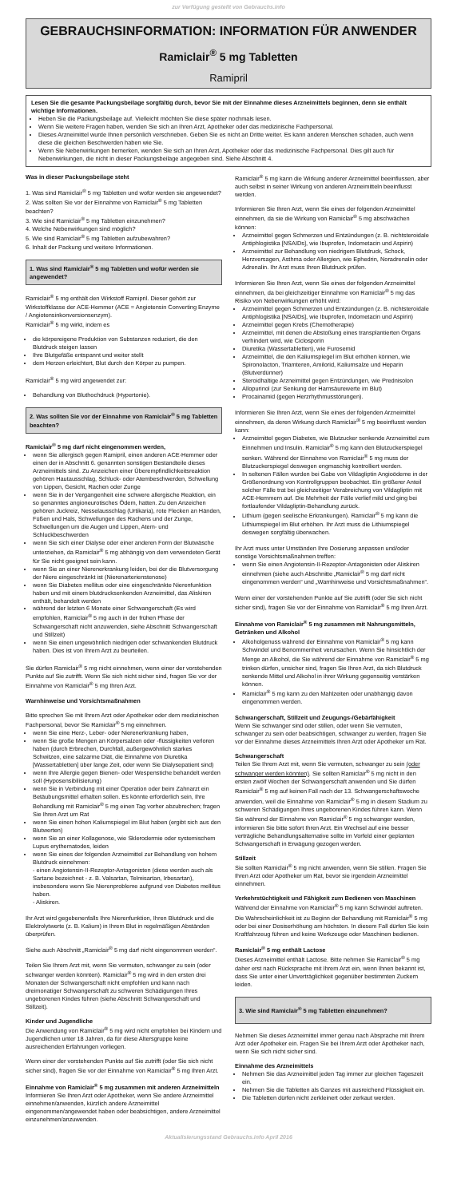zur Verfügung gestellt von Gebrauchs.info
GEBRAUCHSINFORMATION: INFORMATION FÜR ANWENDER
Ramiclair<sup>®</sup> 5 mg Tabletten
Ramipril
Lesen Sie die gesamte Packungsbeilage sorgfältig durch, bevor Sie mit der Einnahme dieses Arzneimittels beginnen, denn sie enthält wichtige Informationen.
Heben Sie die Packungsbeilage auf. Vielleicht möchten Sie diese später nochmals lesen.
Wenn Sie weitere Fragen haben, wenden Sie sich an Ihren Arzt, Apotheker oder das medizinische Fachpersonal.
Dieses Arzneimittel wurde Ihnen persönlich verschrieben. Geben Sie es nicht an Dritte weiter. Es kann anderen Menschen schaden, auch wenn diese die gleichen Beschwerden haben wie Sie.
Wenn Sie Nebenwirkungen bemerken, wenden Sie sich an Ihren Arzt, Apotheker oder das medizinische Fachpersonal. Dies gilt auch für Nebenwirkungen, die nicht in dieser Packungsbeilage angegeben sind. Siehe Abschnitt 4.
Was in dieser Packungsbeilage steht
1. Was sind Ramiclair<sup>®</sup> 5 mg Tabletten und wofür werden sie angewendet?
2. Was sollten Sie vor der Einnahme von Ramiclair<sup>®</sup> 5 mg Tabletten beachten?
3. Wie sind Ramiclair<sup>®</sup> 5 mg Tabletten einzunehmen?
4. Welche Nebenwirkungen sind möglich?
5. Wie sind Ramiclair<sup>®</sup> 5 mg Tabletten aufzubewahren?
6. Inhalt der Packung und weitere Informationen.
1. Was sind Ramiclair<sup>®</sup> 5 mg Tabletten und wofür werden sie angewendet?
Ramiclair<sup>®</sup> 5 mg enthält den Wirkstoff Ramipril. Dieser gehört zur Wirkstoffklasse der ACE-Hemmer (ACE = Angiotensin Converting Enzyme / Angiotensinkonversionsenzym).
Ramiclair<sup>®</sup> 5 mg wirkt, indem es
die körpereigene Produktion von Substanzen reduziert, die den Blutdruck steigen lassen
Ihre Blutgefäße entspannt und weiter stellt
dem Herzen erleichtert, Blut durch den Körper zu pumpen.
Ramiclair<sup>®</sup> 5 mg wird angewendet zur:
Behandlung von Bluthochdruck (Hypertonie).
2. Was sollten Sie vor der Einnahme von Ramiclair<sup>®</sup> 5 mg Tabletten beachten?
Ramiclair<sup>®</sup> 5 mg darf nicht eingenommen werden,
wenn Sie allergisch gegen Ramipril, einen anderen ACE-Hemmer oder einen der in Abschnitt 6. genannten sonstigen Bestandteile dieses Arzneimittels sind. Zu Anzeichen einer Überempfindlichkeitsreaktion gehören Hautausschlag, Schluck- oder Atembeschwerden, Schwellung von Lippen, Gesicht, Rachen oder Zunge
wenn Sie in der Vergangenheit eine schwere allergische Reaktion, ein so genanntes angioneurotisches Ödem, hatten. Zu den Anzeichen gehören Juckreiz, Nesselausschlag (Urtikaria), rote Flecken an Händen, Füßen und Hals, Schwellungen des Rachens und der Zunge, Schwellungen um die Augen und Lippen, Atem- und Schluckbeschwerden
wenn Sie sich einer Dialyse oder einer anderen Form der Blutwäsche unterziehen, da Ramiclair<sup>®</sup> 5 mg abhängig von dem verwendeten Gerät für Sie nicht geeignet sein kann.
wenn Sie an einer Nierenerkrankung leiden, bei der die Blutversorgung der Niere eingeschränkt ist (Nierenarterienstenose)
wenn Sie Diabetes mellitus oder eine eingeschränkte Nierenfunktion haben und mit einem blutdrucksenkenden Arzneimittel, das Aliskiren enthält, behandelt werden
während der letzten 6 Monate einer Schwangerschaft (Es wird empfohlen, Ramiclair<sup>®</sup> 5 mg auch in der frühen Phase der Schwangerschaft nicht anzuwenden, siehe Abschnitt Schwangerschaft und Stillzeit)
wenn Sie einen ungewöhnlich niedrigen oder schwankenden Blutdruck haben. Dies ist von Ihrem Arzt zu beurteilen.
Sie dürfen Ramiclair<sup>®</sup> 5 mg nicht einnehmen, wenn einer der vorstehenden Punkte auf Sie zutrifft. Wenn Sie sich nicht sicher sind, fragen Sie vor der Einnahme von Ramiclair<sup>®</sup> 5 mg Ihren Arzt.
Warnhinweise und Vorsichtsmaßnahmen
Bitte sprechen Sie mit Ihrem Arzt oder Apotheker oder dem medizinischen Fachpersonal, bevor Sie Ramiclair<sup>®</sup> 5 mg einnehmen.
wenn Sie eine Herz-, Leber- oder Nierenerkrankung haben,
wenn Sie große Mengen an Körpersalzen oder -flüssigkeiten verloren haben (durch Erbrechen, Durchfall, außergewöhnlich starkes Schwitzen, eine salzarme Diät, die Einnahme von Diuretika [Wassertabletten] über lange Zeit, oder wenn Sie Dialysepatient sind)
wenn Ihre Allergie gegen Bienen- oder Wespenstiche behandelt werden soll (Hyposensibilisierung)
wenn Sie in Verbindung mit einer Operation oder beim Zahnarzt ein Betäubungsmittel erhalten sollen. Es könnte erforderlich sein, Ihre Behandlung mit Ramiclair<sup>®</sup> 5 mg einen Tag vorher abzubrechen; fragen Sie Ihren Arzt um Rat
wenn Sie einen hohen Kaliumspiegel im Blut haben (ergibt sich aus den Blutwerten)
wenn Sie an einer Kollagenose, wie Sklerodermie oder systemischem Lupus erythematodes, leiden
wenn Sie eines der folgenden Arzneimittel zur Behandlung von hohem Blutdruck einnehmen:
- einen Angiotensin-II-Rezeptor-Antagonisten (diese werden auch als Sartane bezeichnet - z. B. Valsartan, Telmisartan, Irbesartan), insbesondere wenn Sie Nierenprobleme aufgrund von Diabetes mellitus haben.
- Aliskiren.
Ihr Arzt wird gegebenenfalls Ihre Nierenfunktion, Ihren Blutdruck und die Elektrolytwerte (z. B. Kalium) in Ihrem Blut in regelmäßigen Abständen überprüfen.
Siehe auch Abschnitt „Ramiclair<sup>®</sup> 5 mg darf nicht eingenommen werden“.
Teilen Sie Ihrem Arzt mit, wenn Sie vermuten, schwanger zu sein (oder schwanger werden könnten). Ramiclair<sup>®</sup> 5 mg wird in den ersten drei Monaten der Schwangerschaft nicht empfohlen und kann nach dreimonatiger Schwangerschaft zu schweren Schädigungen Ihres ungeborenen Kindes führen (siehe Abschnitt Schwangerschaft und Stillzeit).
Kinder und Jugendliche
Die Anwendung von Ramiclair<sup>®</sup> 5 mg wird nicht empfohlen bei Kindern und Jugendlichen unter 18 Jahren, da für diese Altersgruppe keine ausreichenden Erfahrungen vorliegen.
Wenn einer der vorstehenden Punkte auf Sie zutrifft (oder Sie sich nicht sicher sind), fragen Sie vor der Einnahme von Ramiclair<sup>®</sup> 5 mg Ihren Arzt.
Einnahme von Ramiclair<sup>®</sup> 5 mg zusammen mit anderen Arzneimitteln
Informieren Sie Ihren Arzt oder Apotheker, wenn Sie andere Arzneimittel einnehmen/anwenden, kürzlich andere Arzneimittel eingenommen/angewendet haben oder beabsichtigen, andere Arzneimittel einzunehmen/anzuwenden.
Ramiclair<sup>®</sup> 5 mg kann die Wirkung anderer Arzneimittel beeinflussen, aber auch selbst in seiner Wirkung von anderen Arzneimitteln beeinflusst werden.
Informieren Sie Ihren Arzt, wenn Sie eines der folgenden Arzneimittel einnehmen, da sie die Wirkung von Ramiclair<sup>®</sup> 5 mg abschwächen können:
Arzneimittel gegen Schmerzen und Entzündungen (z. B. nichtsteroidale Antiphlogistika [NSAIDs], wie Ibuprofen, Indometacin und Aspirin)
Arzneimittel zur Behandlung von niedrigem Blutdruck, Schock, Herzversagen, Asthma oder Allergien, wie Ephedrin, Noradrenalin oder Adrenalin. Ihr Arzt muss Ihren Blutdruck prüfen.
Informieren Sie Ihren Arzt, wenn Sie eines der folgenden Arzneimittel einnehmen, da bei gleichzeitiger Einnahme von Ramiclair<sup>®</sup> 5 mg das Risiko von Nebenwirkungen erhöht wird:
Arzneimittel gegen Schmerzen und Entzündungen (z. B. nichtsteroidale Antiphlogistika [NSAIDs], wie Ibuprofen, Indometacin und Aspirin)
Arzneimittel gegen Krebs (Chemotherapie)
Arzneimittel, mit denen die Abstoßung eines transplantierten Organs verhindert wird, wie Ciclosporin
Diuretika (Wassertabletten), wie Furosemid
Arzneimittel, die den Kaliumspiegel im Blut erhöhen können, wie Spironolacton, Triamteren, Amilorid, Kaliumsalze und Heparin (Blutverdünner)
Steroidhaltige Arzneimittel gegen Entzündungen, wie Prednisolon
Allopurinol (zur Senkung der Harnsäurewerte im Blut)
Procainamid (gegen Herzrhythmusstörungen).
Informieren Sie Ihren Arzt, wenn Sie eines der folgenden Arzneimittel einnehmen, da deren Wirkung durch Ramiclair<sup>®</sup> 5 mg beeinflusst werden kann:
Arzneimittel gegen Diabetes, wie Blutzucker senkende Arzneimittel zum Einnehmen und Insulin. Ramiclair<sup>®</sup> 5 mg kann den Blutzuckerspiegel senken. Während der Einnahme von Ramiclair<sup>®</sup> 5 mg muss der Blutzuckerspiegel deswegen engmaschig kontrolliert werden.
In seltenen Fällen wurden bei Gabe von Vildagliptin Angioödeme in der Größenordnung von Kontrollgruppen beobachtet. Ein größerer Anteil solcher Fälle trat bei gleichzeitiger Verabreichung von Vildagliptin mit ACE-Hemmern auf. Die Mehrheit der Fälle verlief mild und ging bei fortlaufender Vildagliptin-Behandlung zurück.
Lithium (gegen seelische Erkrankungen). Ramiclair<sup>®</sup> 5 mg kann die Lithiumspiegel im Blut erhöhen. Ihr Arzt muss die Lithiumspiegel deswegen sorgfältig überwachen.
Ihr Arzt muss unter Umständen Ihre Dosierung anpassen und/oder sonstige Vorsichtsmaßnahmen treffen:
wenn Sie einen Angiotensin-II-Rezeptor-Antagonisten oder Aliskiren einnehmen (siehe auch Abschnitte „Ramiclair<sup>®</sup> 5 mg darf nicht eingenommen werden“ und „Warnhinweise und Vorsichtsmaßnahmen“.
Wenn einer der vorstehenden Punkte auf Sie zutrifft (oder Sie sich nicht sicher sind), fragen Sie vor der Einnahme von Ramiclair<sup>®</sup> 5 mg Ihren Arzt.
Einnahme von Ramiclair<sup>®</sup> 5 mg zusammen mit Nahrungsmitteln, Getränken und Alkohol
Alkoholgenuss während der Einnahme von Ramiclair<sup>®</sup> 5 mg kann Schwindel und Benommenheit verursachen. Wenn Sie hinsichtlich der Menge an Alkohol, die Sie während der Einnahme von Ramiclair<sup>®</sup> 5 mg trinken dürfen, unsicher sind, fragen Sie Ihren Arzt, da sich Blutdruck senkende Mittel und Alkohol in ihrer Wirkung gegenseitig verstärken können.
Ramiclair<sup>®</sup> 5 mg kann zu den Mahlzeiten oder unabhängig davon eingenommen werden.
Schwangerschaft, Stillzeit und Zeugungs-/Gebärfähigkeit
Wenn Sie schwanger sind oder stillen, oder wenn Sie vermuten, schwanger zu sein oder beabsichtigen, schwanger zu werden, fragen Sie vor der Einnahme dieses Arzneimittels Ihren Arzt oder Apotheker um Rat.
Schwangerschaft
Teilen Sie Ihrem Arzt mit, wenn Sie vermuten, schwanger zu sein (oder schwanger werden könnten). Sie sollten Ramiclair<sup>®</sup> 5 mg nicht in den ersten zwölf Wochen der Schwangerschaft anwenden und Sie dürfen Ramiclair<sup>®</sup> 5 mg auf keinen Fall nach der 13. Schwangerschaftswoche anwenden, weil die Einnahme von Ramiclair<sup>®</sup> 5 mg in diesem Stadium zu schweren Schädigungen Ihres ungeborenen Kindes führen kann. Wenn Sie während der Einnahme von Ramiclair<sup>®</sup> 5 mg schwanger werden, informieren Sie bitte sofort Ihren Arzt. Ein Wechsel auf eine besser verträgliche Behandlungsalternative sollte im Vorfeld einer geplanten Schwangerschaft in Erwägung gezogen werden.
Stillzeit
Sie sollten Ramiclair<sup>®</sup> 5 mg nicht anwenden, wenn Sie stillen. Fragen Sie Ihren Arzt oder Apotheker um Rat, bevor sie irgendein Arzneimittel einnehmen.
Verkehrstüchtigkeit und Fähigkeit zum Bedienen von Maschinen
Während der Einnahme von Ramiclair<sup>®</sup> 5 mg kann Schwindel auftreten. Die Wahrscheinlichkeit ist zu Beginn der Behandlung mit Ramiclair<sup>®</sup> 5 mg oder bei einer Dosiserhöhung am höchsten. In diesem Fall dürfen Sie kein Kraftfahrzeug führen und keine Werkzeuge oder Maschinen bedienen.
Ramiclair<sup>®</sup> 5 mg enthält Lactose
Dieses Arzneimittel enthält Lactose. Bitte nehmen Sie Ramiclair<sup>®</sup> 5 mg daher erst nach Rücksprache mit Ihrem Arzt ein, wenn Ihnen bekannt ist, dass Sie unter einer Unverträglichkeit gegenüber bestimmten Zuckern leiden.
3. Wie sind Ramiclair<sup>®</sup> 5 mg Tabletten einzunehmen?
Nehmen Sie dieses Arzneimittel immer genau nach Absprache mit Ihrem Arzt oder Apotheker ein. Fragen Sie bei Ihrem Arzt oder Apotheker nach, wenn Sie sich nicht sicher sind.
Einnahme des Arzneimittels
Nehmen Sie das Arzneimittel jeden Tag immer zur gleichen Tageszeit ein.
Nehmen Sie die Tabletten als Ganzes mit ausreichend Flüssigkeit ein.
Die Tabletten dürfen nicht zerkleinert oder zerkaut werden.
Aktualisierungsstand Gebrauchs.info April 2016